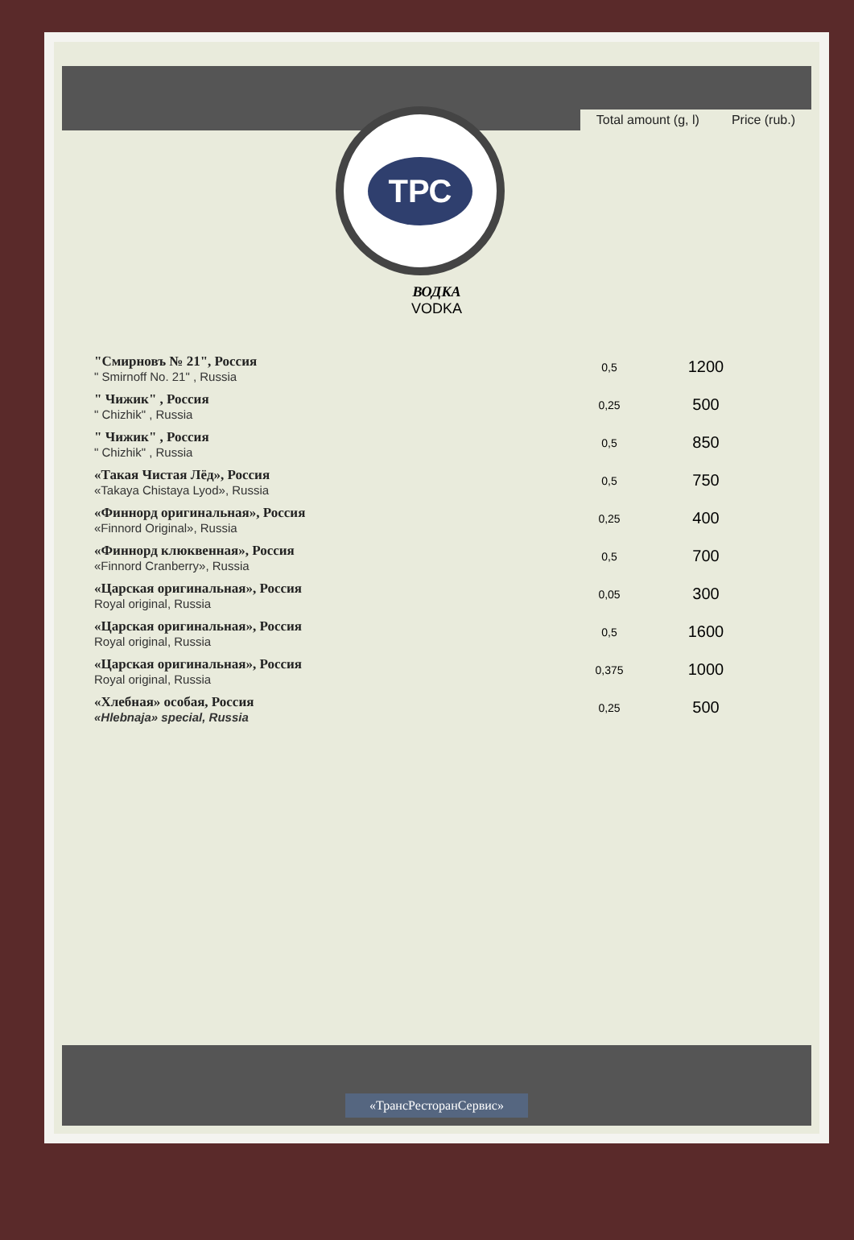Total amount (g, l)
Price (rub.)
ТРС
ВОДКА
VODKA
| "Смирновъ № 21", Россия " Smirnoff No. 21" , Russia | 0,5 | 1200 |
| " Чижик" , Россия " Chizhik" , Russia | 0,25 | 500 |
| " Чижик" , Россия " Chizhik" , Russia | 0,5 | 850 |
| «Такая Чистая Лёд», Россия «Takaya Chistaya Lyod», Russia | 0,5 | 750 |
| «Финнорд оригинальная», Россия «Finnord Original», Russia | 0,25 | 400 |
| «Финнорд клюквенная», Россия «Finnord Cranberry», Russia | 0,5 | 700 |
| «Царская оригинальная», Россия Royal original, Russia | 0,05 | 300 |
| «Царская оригинальная», Россия Royal original, Russia | 0,5 | 1600 |
| «Царская оригинальная», Россия Royal original, Russia | 0,375 | 1000 |
| «Хлебная» особая, Россия «Hlebnaja» special, Russia | 0,25 | 500 |
«ТрансРесторанСервис»